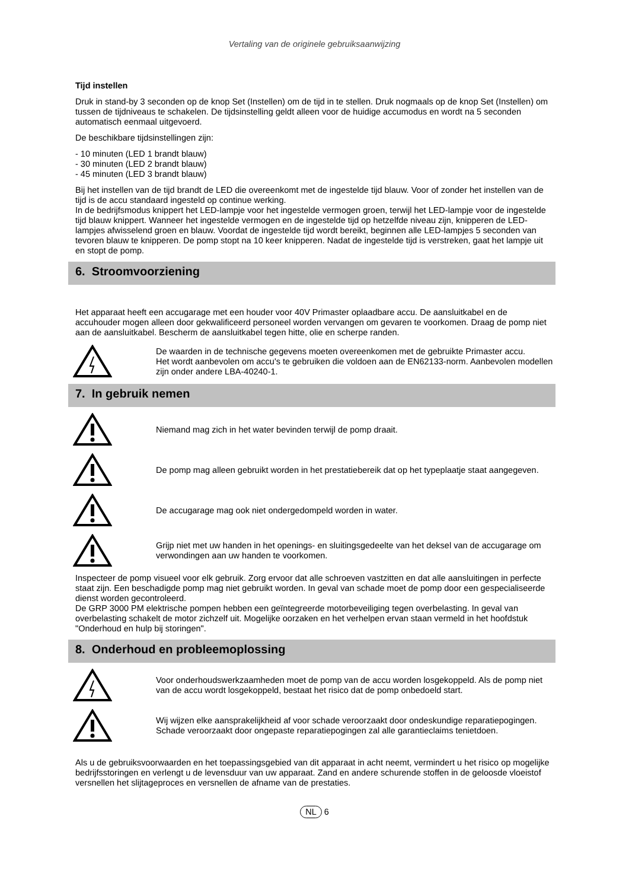Vertaling van de originele gebruiksaanwijzing
Tijd instellen
Druk in stand-by 3 seconden op de knop Set (Instellen) om de tijd in te stellen. Druk nogmaals op de knop Set (Instellen) om tussen de tijdniveaus te schakelen. De tijdsinstelling geldt alleen voor de huidige accumodus en wordt na 5 seconden automatisch eenmaal uitgevoerd.
De beschikbare tijdsinstellingen zijn:
- 10 minuten (LED 1 brandt blauw)
- 30 minuten (LED 2 brandt blauw)
- 45 minuten (LED 3 brandt blauw)
Bij het instellen van de tijd brandt de LED die overeenkomt met de ingestelde tijd blauw. Voor of zonder het instellen van de tijd is de accu standaard ingesteld op continue werking.
In de bedrijfsmodus knippert het LED-lampje voor het ingestelde vermogen groen, terwijl het LED-lampje voor de ingestelde tijd blauw knippert. Wanneer het ingestelde vermogen en de ingestelde tijd op hetzelfde niveau zijn, knipperen de LED-lampjes afwisselend groen en blauw. Voordat de ingestelde tijd wordt bereikt, beginnen alle LED-lampjes 5 seconden van tevoren blauw te knipperen. De pomp stopt na 10 keer knipperen. Nadat de ingestelde tijd is verstreken, gaat het lampje uit en stopt de pomp.
6. Stroomvoorziening
Het apparaat heeft een accugarage met een houder voor 40V Primaster oplaadbare accu. De aansluitkabel en de accuhouder mogen alleen door gekwalificeerd personeel worden vervangen om gevaren te voorkomen. Draag de pomp niet aan de aansluitkabel. Bescherm de aansluitkabel tegen hitte, olie en scherpe randen.
De waarden in de technische gegevens moeten overeenkomen met de gebruikte Primaster accu.
Het wordt aanbevolen om accu's te gebruiken die voldoen aan de EN62133-norm. Aanbevolen modellen zijn onder andere LBA-40240-1.
7. In gebruik nemen
Niemand mag zich in het water bevinden terwijl de pomp draait.
De pomp mag alleen gebruikt worden in het prestatiebereik dat op het typeplaatje staat aangegeven.
De accugarage mag ook niet ondergedompeld worden in water.
Grijp niet met uw handen in het openings- en sluitingsgedeelte van het deksel van de accugarage om verwondingen aan uw handen te voorkomen.
Inspecteer de pomp visueel voor elk gebruik. Zorg ervoor dat alle schroeven vastzitten en dat alle aansluitingen in perfecte staat zijn. Een beschadigde pomp mag niet gebruikt worden. In geval van schade moet de pomp door een gespecialiseerde dienst worden gecontroleerd.
De GRP 3000 PM elektrische pompen hebben een geïntegreerde motorbeveiliging tegen overbelasting. In geval van overbelasting schakelt de motor zichzelf uit. Mogelijke oorzaken en het verhelpen ervan staan vermeld in het hoofdstuk "Onderhoud en hulp bij storingen".
8. Onderhoud en probleemoplossing
Voor onderhoudswerkzaamheden moet de pomp van de accu worden losgekoppeld. Als de pomp niet van de accu wordt losgekoppeld, bestaat het risico dat de pomp onbedoeld start.
Wij wijzen elke aansprakelijkheid af voor schade veroorzaakt door ondeskundige reparatiepogingen. Schade veroorzaakt door ongepaste reparatiepogingen zal alle garantieclaims tenietdoen.
Als u de gebruiksvoorwaarden en het toepassingsgebied van dit apparaat in acht neemt, vermindert u het risico op mogelijke bedrijfsstoringen en verlengt u de levensduur van uw apparaat. Zand en andere schurende stoffen in de geloosde vloeistof versnellen het slijtageproces en versnellen de afname van de prestaties.
NL 6